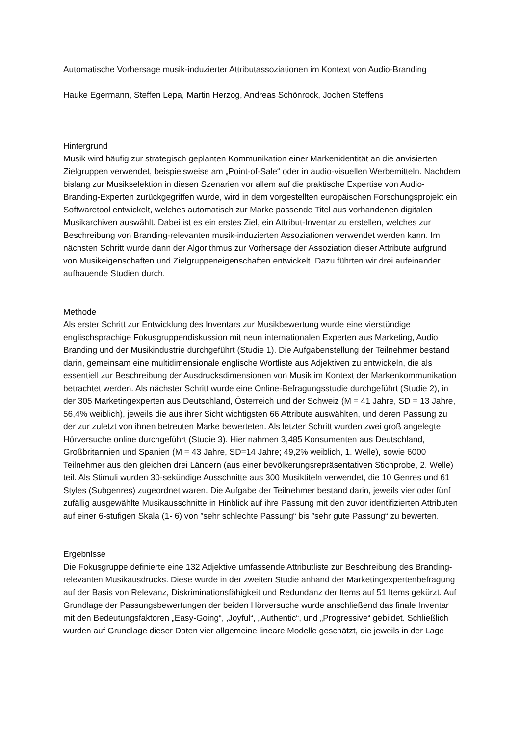Automatische Vorhersage musik-induzierter Attributassoziationen im Kontext von Audio-Branding
Hauke Egermann, Steffen Lepa, Martin Herzog, Andreas Schönrock, Jochen Steffens
Hintergrund
Musik wird häufig zur strategisch geplanten Kommunikation einer Markenidentität an die anvisierten Zielgruppen verwendet, beispielsweise am „Point-of-Sale“ oder in audio-visuellen Werbemitteln. Nachdem bislang zur Musikselektion in diesen Szenarien vor allem auf die praktische Expertise von Audio-Branding-Experten zurückgegriffen wurde, wird in dem vorgestellten europäischen Forschungsprojekt ein Softwaretool entwickelt, welches automatisch zur Marke passende Titel aus vorhandenen digitalen Musikarchiven auswählt. Dabei ist es ein erstes Ziel, ein Attribut-Inventar zu erstellen, welches zur Beschreibung von Branding-relevanten musik-induzierten Assoziationen verwendet werden kann. Im nächsten Schritt wurde dann der Algorithmus zur Vorhersage der Assoziation dieser Attribute aufgrund von Musikeigenschaften und Zielgruppeneigenschaften entwickelt. Dazu führten wir drei aufeinander aufbauende Studien durch.
Methode
Als erster Schritt zur Entwicklung des Inventars zur Musikbewertung wurde eine vierstündige englischsprachige Fokusgruppendiskussion mit neun internationalen Experten aus Marketing, Audio Branding und der Musikindustrie durchgeführt (Studie 1). Die Aufgabenstellung der Teilnehmer bestand darin, gemeinsam eine multidimensionale englische Wortliste aus Adjektiven zu entwickeln, die als essentiell zur Beschreibung der Ausdrucksdimensionen von Musik im Kontext der Markenkommunikation betrachtet werden. Als nächster Schritt wurde eine Online-Befragungsstudie durchgeführt (Studie 2), in der 305 Marketingexperten aus Deutschland, Österreich und der Schweiz (M = 41 Jahre, SD = 13 Jahre, 56,4% weiblich), jeweils die aus ihrer Sicht wichtigsten 66 Attribute auswählten, und deren Passung zu der zur zuletzt von ihnen betreuten Marke bewerteten. Als letzter Schritt wurden zwei groß angelegte Hörversuche online durchgeführt (Studie 3). Hier nahmen 3,485 Konsumenten aus Deutschland, Großbritannien und Spanien (M = 43 Jahre, SD=14 Jahre; 49,2% weiblich, 1. Welle), sowie 6000 Teilnehmer aus den gleichen drei Ländern (aus einer bevölkerungsrepräsentativen Stichprobe, 2. Welle) teil. Als Stimuli wurden 30-sekündige Ausschnitte aus 300 Musiktiteln verwendet, die 10 Genres und 61 Styles (Subgenres) zugeordnet waren. Die Aufgabe der Teilnehmer bestand darin, jeweils vier oder fünf zufällig ausgewählte Musikausschnitte in Hinblick auf ihre Passung mit den zuvor identifizierten Attributen auf einer 6-stufigen Skala (1- 6) von ”sehr schlechte Passung“ bis ”sehr gute Passung“ zu bewerten.
Ergebnisse
Die Fokusgruppe definierte eine 132 Adjektive umfassende Attributliste zur Beschreibung des Branding-relevanten Musikausdrucks. Diese wurde in der zweiten Studie anhand der Marketingexpertenbefragung auf der Basis von Relevanz, Diskriminationsfähigkeit und Redundanz der Items auf 51 Items gekürzt. Auf Grundlage der Passungsbewertungen der beiden Hörversuche wurde anschließend das finale Inventar mit den Bedeutungsfaktoren „Easy-Going“, ‚Joyful“, „Authentic“, und „Progressive“ gebildet. Schließlich wurden auf Grundlage dieser Daten vier allgemeine lineare Modelle geschätzt, die jeweils in der Lage